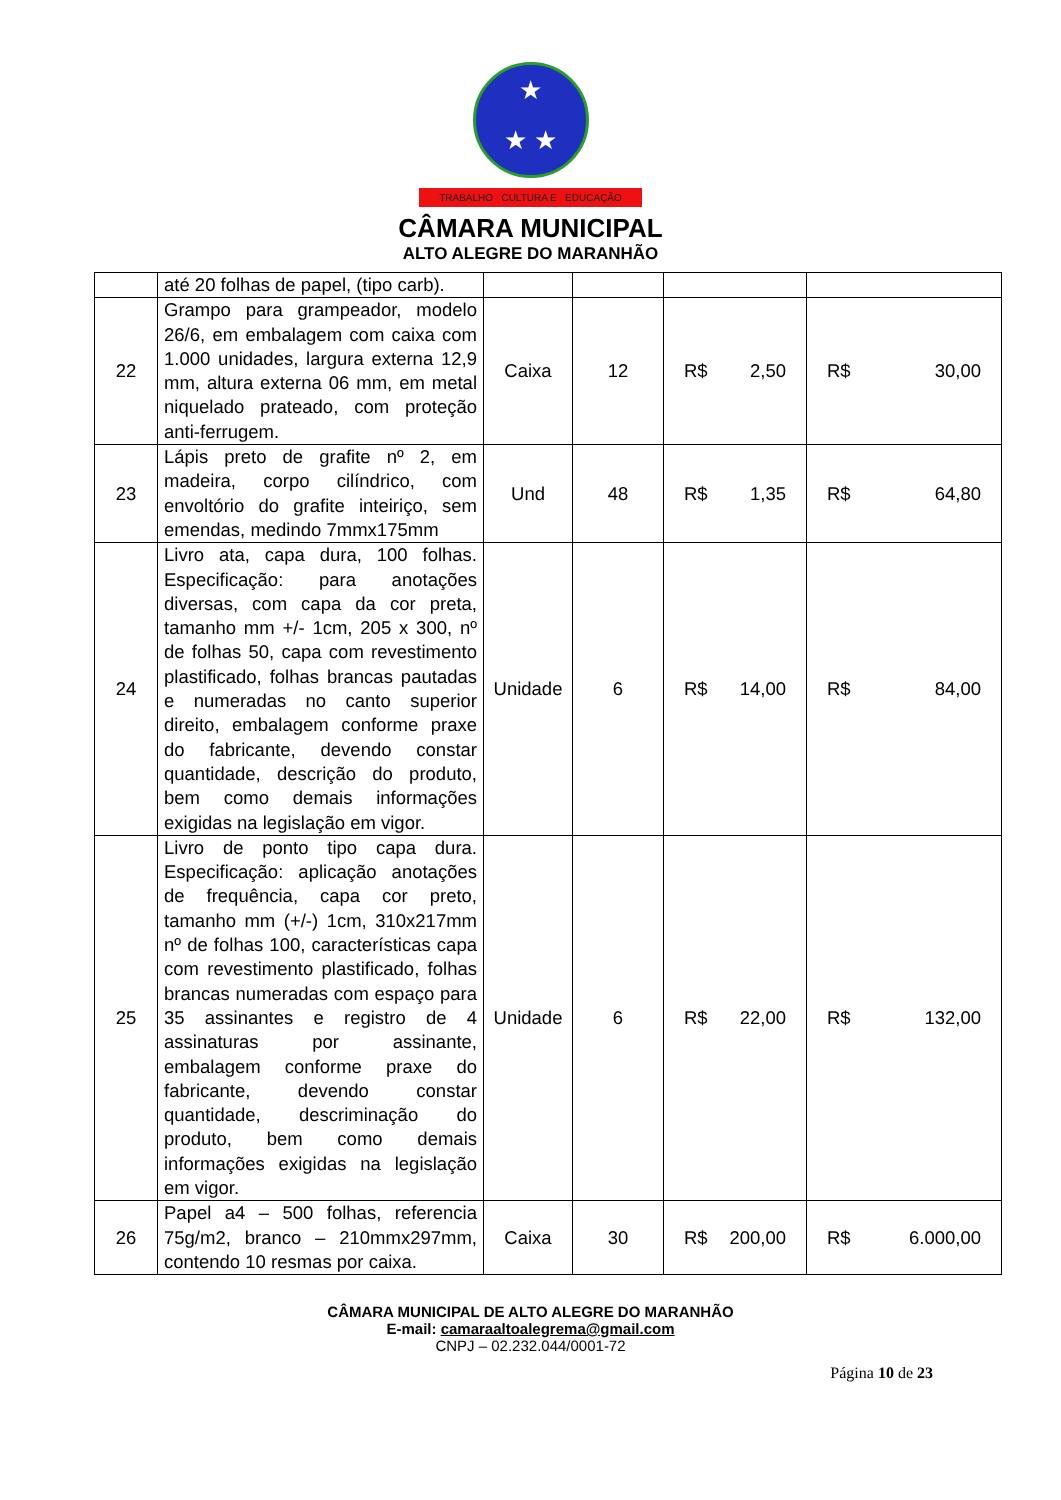★
★ ★
TRABALHO CULTURA E EDUCAÇÃO
CÂMARA MUNICIPAL
ALTO ALEGRE DO MARANHÃO
| | até 20 folhas de papel, (tipo carb). | | | | |
| 22 | Grampo para grampeador, modelo 26/6, em embalagem com caixa com 1.000 unidades, largura externa 12,9 mm, altura externa 06 mm, em metal niquelado prateado, com proteção anti-ferrugem. | Caixa | 12 | R$ 2,50 | R$ 30,00 |
| 23 | Lápis preto de grafite nº 2, em madeira, corpo cilíndrico, com envoltório do grafite inteiriço, sem emendas, medindo 7mmx175mm | Und | 48 | R$ 1,35 | R$ 64,80 |
| 24 | Livro ata, capa dura, 100 folhas. Especificação: para anotações diversas, com capa da cor preta, tamanho mm +/- 1cm, 205 x 300, nº de folhas 50, capa com revestimento plastificado, folhas brancas pautadas e numeradas no canto superior direito, embalagem conforme praxe do fabricante, devendo constar quantidade, descrição do produto, bem como demais informações exigidas na legislação em vigor. | Unidade | 6 | R$ 14,00 | R$ 84,00 |
| 25 | Livro de ponto tipo capa dura. Especificação: aplicação anotações de frequência, capa cor preto, tamanho mm (+/-) 1cm, 310x217mm nº de folhas 100, características capa com revestimento plastificado, folhas brancas numeradas com espaço para 35 assinantes e registro de 4 assinaturas por assinante, embalagem conforme praxe do fabricante, devendo constar quantidade, descriminação do produto, bem como demais informações exigidas na legislação em vigor. | Unidade | 6 | R$ 22,00 | R$ 132,00 |
| 26 | Papel a4 – 500 folhas, referencia 75g/m2, branco – 210mmx297mm, contendo 10 resmas por caixa. | Caixa | 30 | R$ 200,00 | R$ 6.000,00 |
CÂMARA MUNICIPAL DE ALTO ALEGRE DO MARANHÃO
E-mail: camaraaltoalegrema@gmail.com
CNPJ – 02.232.044/0001-72
Página 10 de 23